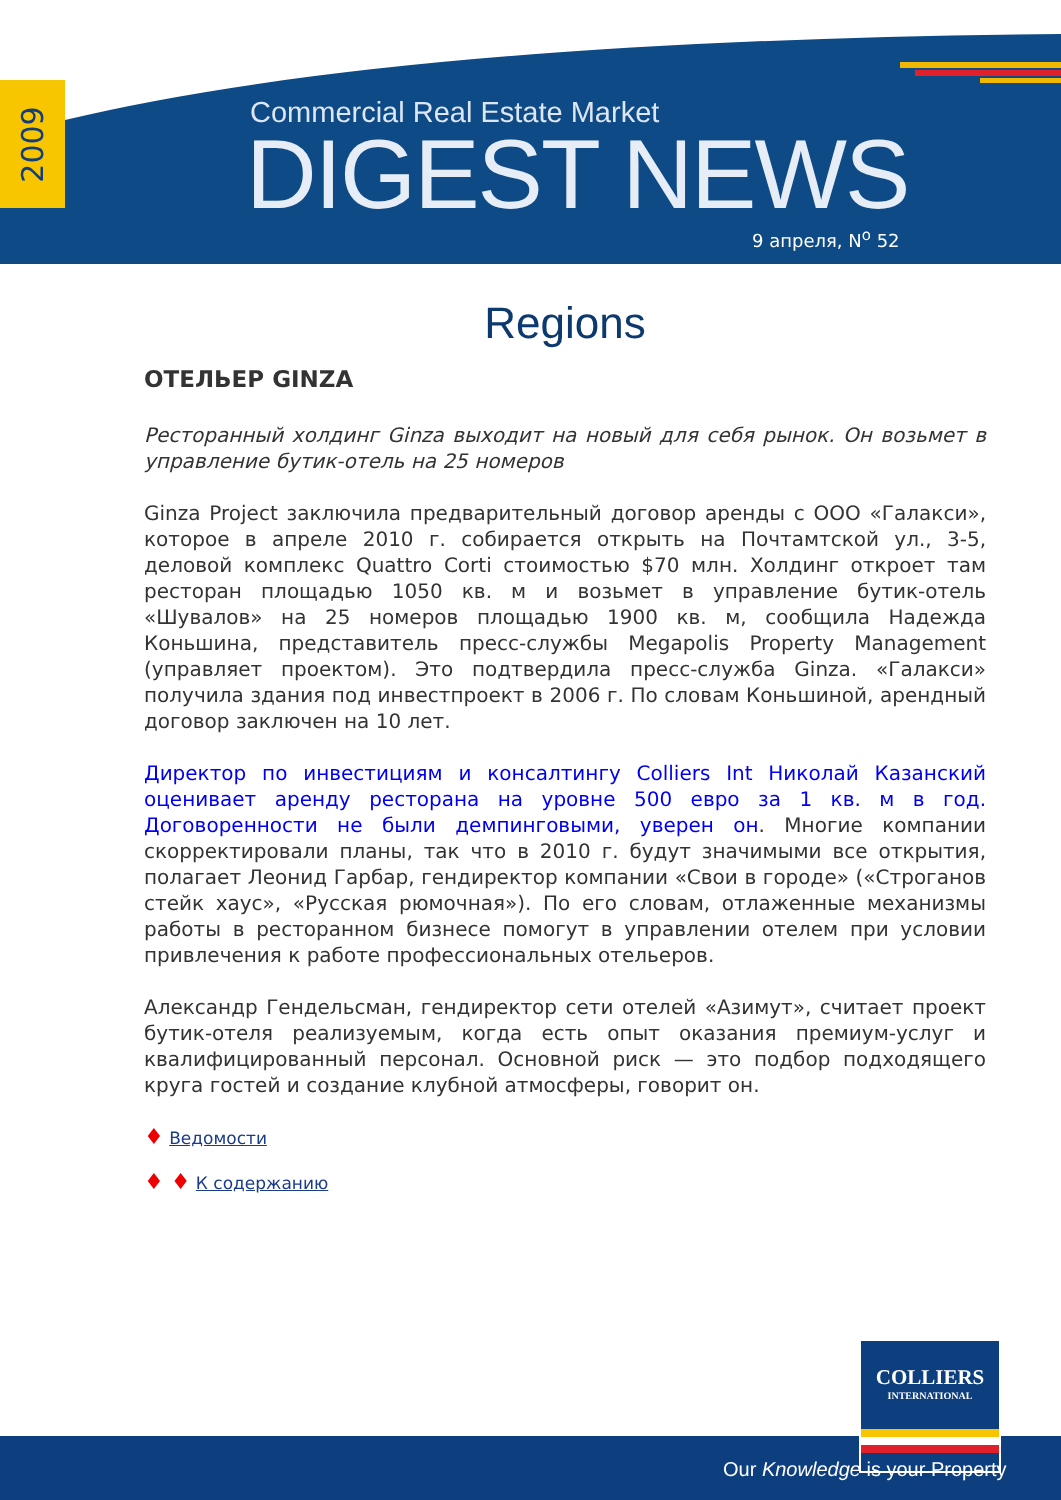2009
Commercial Real Estate Market
DIGEST NEWS
9 апреля, N<sup>o</sup> 52
Regions
ОТЕЛЬЕР GINZA
Ресторанный холдинг Ginza выходит на новый для себя рынок. Он возьмет в управление бутик-отель на 25 номеров
Ginza Project заключила предварительный договор аренды с ООО «Галакси», которое в апреле 2010 г. собирается открыть на Почтамтской ул., 3-5, деловой комплекс Quattro Corti стоимостью $70 млн. Холдинг откроет там ресторан площадью 1050 кв. м и возьмет в управление бутик-отель «Шувалов» на 25 номеров площадью 1900 кв. м, сообщила Надежда Коньшина, представитель пресс-службы Megapolis Property Management (управляет проектом). Это подтвердила пресс-служба Ginza. «Галакси» получила здания под инвестпроект в 2006 г. По словам Коньшиной, арендный договор заключен на 10 лет.
Директор по инвестициям и консалтингу Colliers Int Николай Казанский оценивает аренду ресторана на уровне 500 евро за 1 кв. м в год. Договоренности не были демпинговыми, уверен он. Многие компании скорректировали планы, так что в 2010 г. будут значимыми все открытия, полагает Леонид Гарбар, гендиректор компании «Свои в городе» («Строганов стейк хаус», «Русская рюмочная»). По его словам, отлаженные механизмы работы в ресторанном бизнесе помогут в управлении отелем при условии привлечения к работе профессиональных отельеров.
Александр Гендельсман, гендиректор сети отелей «Азимут», считает проект бутик-отеля реализуемым, когда есть опыт оказания премиум-услуг и квалифицированный персонал. Основной риск — это подбор подходящего круга гостей и создание клубной атмосферы, говорит он.
♦ Ведомости
♦ ♦ К содержанию
COLLIERS
INTERNATIONAL
Our Knowledge is your Property